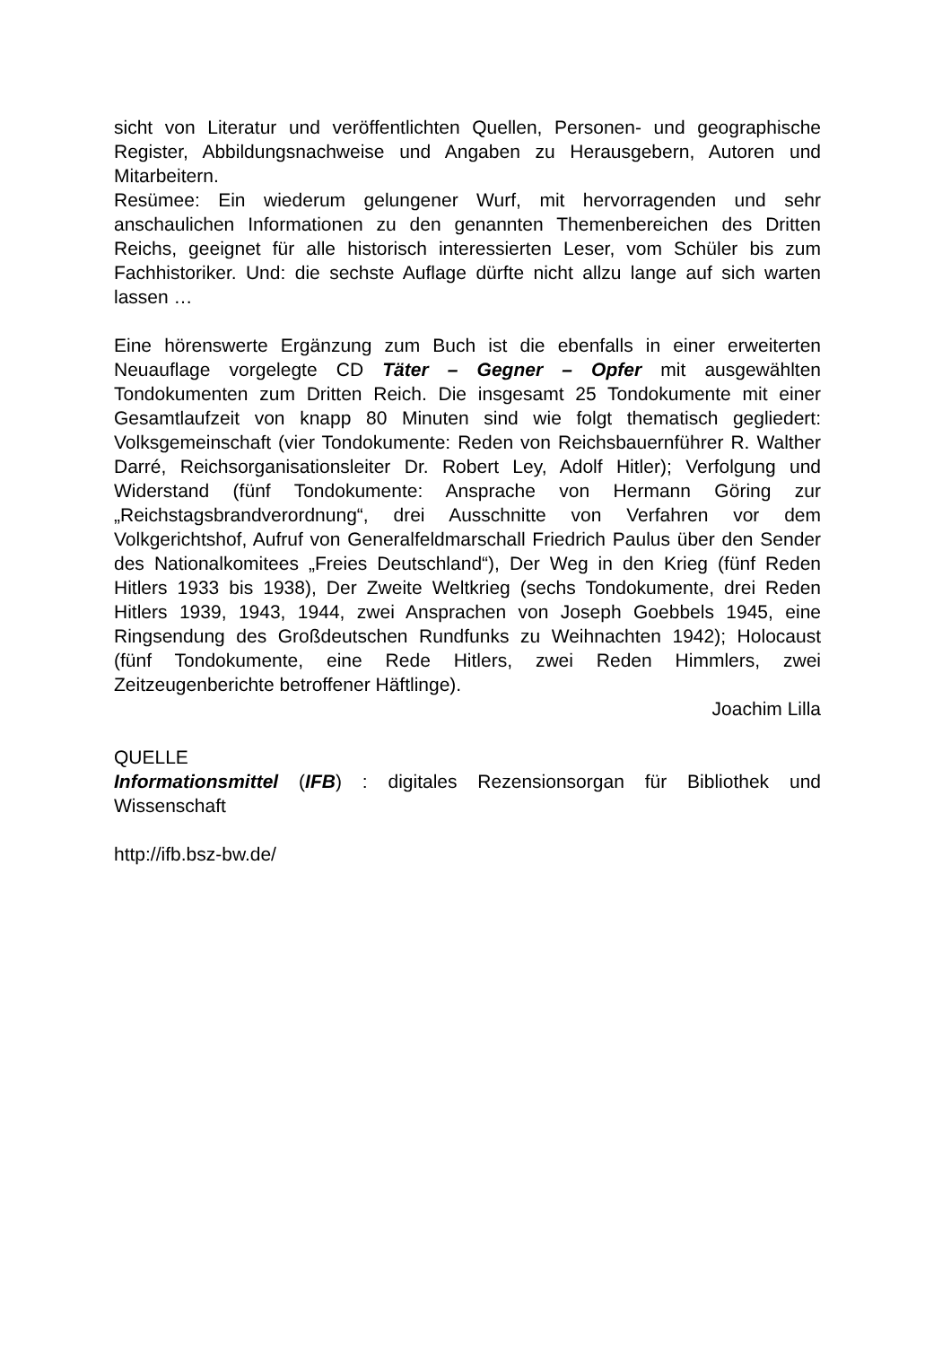sicht von Literatur und veröffentlichten Quellen, Personen- und geographische Register, Abbildungsnachweise und Angaben zu Herausgebern, Autoren und Mitarbeitern.
Resümee: Ein wiederum gelungener Wurf, mit hervorragenden und sehr anschaulichen Informationen zu den genannten Themenbereichen des Dritten Reichs, geeignet für alle historisch interessierten Leser, vom Schüler bis zum Fachhistoriker. Und: die sechste Auflage dürfte nicht allzu lange auf sich warten lassen …
Eine hörenswerte Ergänzung zum Buch ist die ebenfalls in einer erweiterten Neuauflage vorgelegte CD Täter – Gegner – Opfer mit ausgewählten Tondokumenten zum Dritten Reich. Die insgesamt 25 Tondokumente mit einer Gesamtlaufzeit von knapp 80 Minuten sind wie folgt thematisch gegliedert: Volksgemeinschaft (vier Tondokumente: Reden von Reichsbauernführer R. Walther Darré, Reichsorganisationsleiter Dr. Robert Ley, Adolf Hitler); Verfolgung und Widerstand (fünf Tondokumente: Ansprache von Hermann Göring zur „Reichstagsbrandverordnung“, drei Ausschnitte von Verfahren vor dem Volkgerichtshof, Aufruf von Generalfeldmarschall Friedrich Paulus über den Sender des Nationalkomitees „Freies Deutschland“), Der Weg in den Krieg (fünf Reden Hitlers 1933 bis 1938), Der Zweite Weltkrieg (sechs Tondokumente, drei Reden Hitlers 1939, 1943, 1944, zwei Ansprachen von Joseph Goebbels 1945, eine Ringsendung des Großdeutschen Rundfunks zu Weihnachten 1942); Holocaust (fünf Tondokumente, eine Rede Hitlers, zwei Reden Himmlers, zwei Zeitzeugenberichte betroffener Häftlinge).
Joachim Lilla
QUELLE
Informationsmittel (IFB) : digitales Rezensionsorgan für Bibliothek und Wissenschaft
http://ifb.bsz-bw.de/